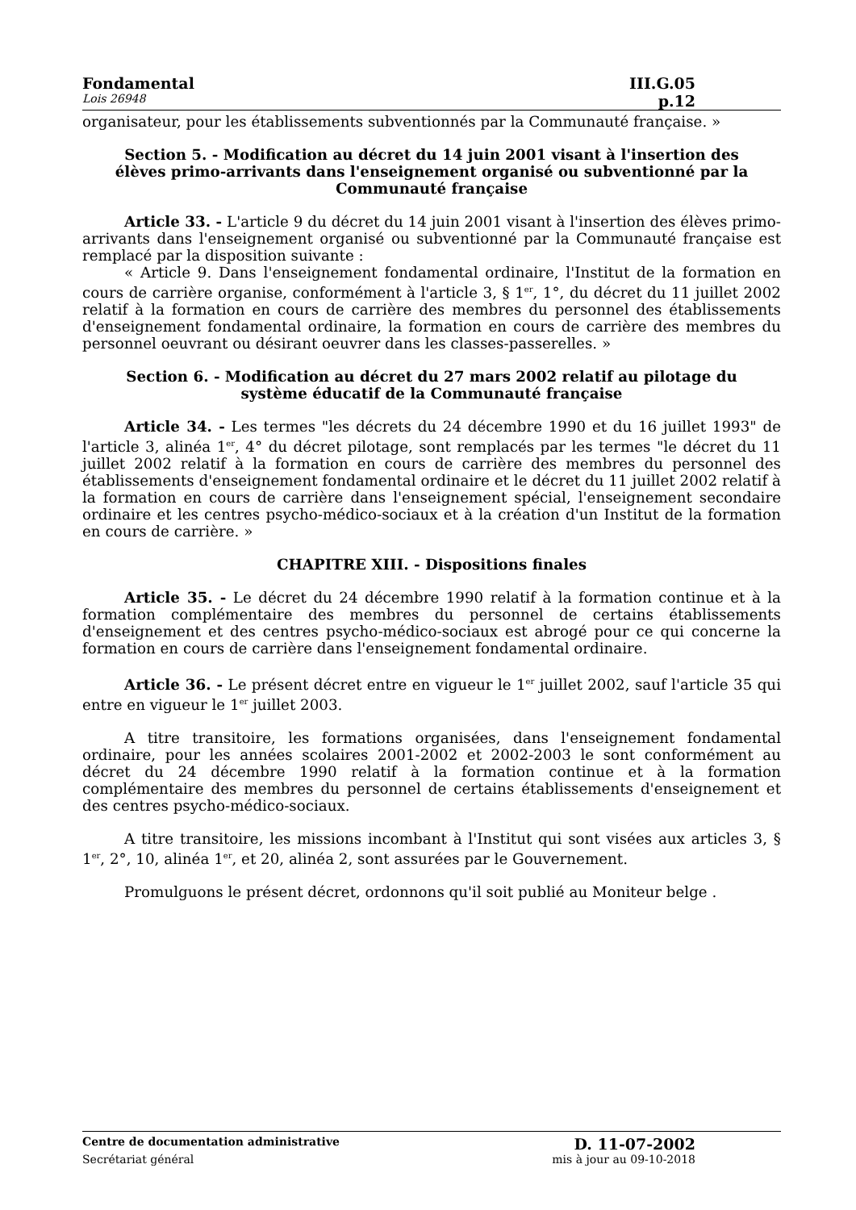Fondamental III.G.05
Lois 26948 p.12
organisateur, pour les établissements subventionnés par la Communauté française. »
Section 5. - Modification au décret du 14 juin 2001 visant à l'insertion des élèves primo-arrivants dans l'enseignement organisé ou subventionné par la Communauté française
Article 33. - L'article 9 du décret du 14 juin 2001 visant à l'insertion des élèves primo-arrivants dans l'enseignement organisé ou subventionné par la Communauté française est remplacé par la disposition suivante :
« Article 9. Dans l'enseignement fondamental ordinaire, l'Institut de la formation en cours de carrière organise, conformément à l'article 3, § 1<sup>er</sup>, 1°, du décret du 11 juillet 2002 relatif à la formation en cours de carrière des membres du personnel des établissements d'enseignement fondamental ordinaire, la formation en cours de carrière des membres du personnel oeuvrant ou désirant oeuvrer dans les classes-passerelles. »
Section 6. - Modification au décret du 27 mars 2002 relatif au pilotage du système éducatif de la Communauté française
Article 34. - Les termes "les décrets du 24 décembre 1990 et du 16 juillet 1993" de l'article 3, alinéa 1<sup>er</sup>, 4° du décret pilotage, sont remplacés par les termes "le décret du 11 juillet 2002 relatif à la formation en cours de carrière des membres du personnel des établissements d'enseignement fondamental ordinaire et le décret du 11 juillet 2002 relatif à la formation en cours de carrière dans l'enseignement spécial, l'enseignement secondaire ordinaire et les centres psycho-médico-sociaux et à la création d'un Institut de la formation en cours de carrière. »
CHAPITRE XIII. - Dispositions finales
Article 35. - Le décret du 24 décembre 1990 relatif à la formation continue et à la formation complémentaire des membres du personnel de certains établissements d'enseignement et des centres psycho-médico-sociaux est abrogé pour ce qui concerne la formation en cours de carrière dans l'enseignement fondamental ordinaire.
Article 36. - Le présent décret entre en vigueur le 1<sup>er</sup> juillet 2002, sauf l'article 35 qui entre en vigueur le 1<sup>er</sup> juillet 2003.
A titre transitoire, les formations organisées, dans l'enseignement fondamental ordinaire, pour les années scolaires 2001-2002 et 2002-2003 le sont conformément au décret du 24 décembre 1990 relatif à la formation continue et à la formation complémentaire des membres du personnel de certains établissements d'enseignement et des centres psycho-médico-sociaux.
A titre transitoire, les missions incombant à l'Institut qui sont visées aux articles 3, § 1<sup>er</sup>, 2°, 10, alinéa 1<sup>er</sup>, et 20, alinéa 2, sont assurées par le Gouvernement.
Promulguons le présent décret, ordonnons qu'il soit publié au Moniteur belge .
Centre de documentation administrative D. 11-07-2002
Secrétariat général mis à jour au 09-10-2018